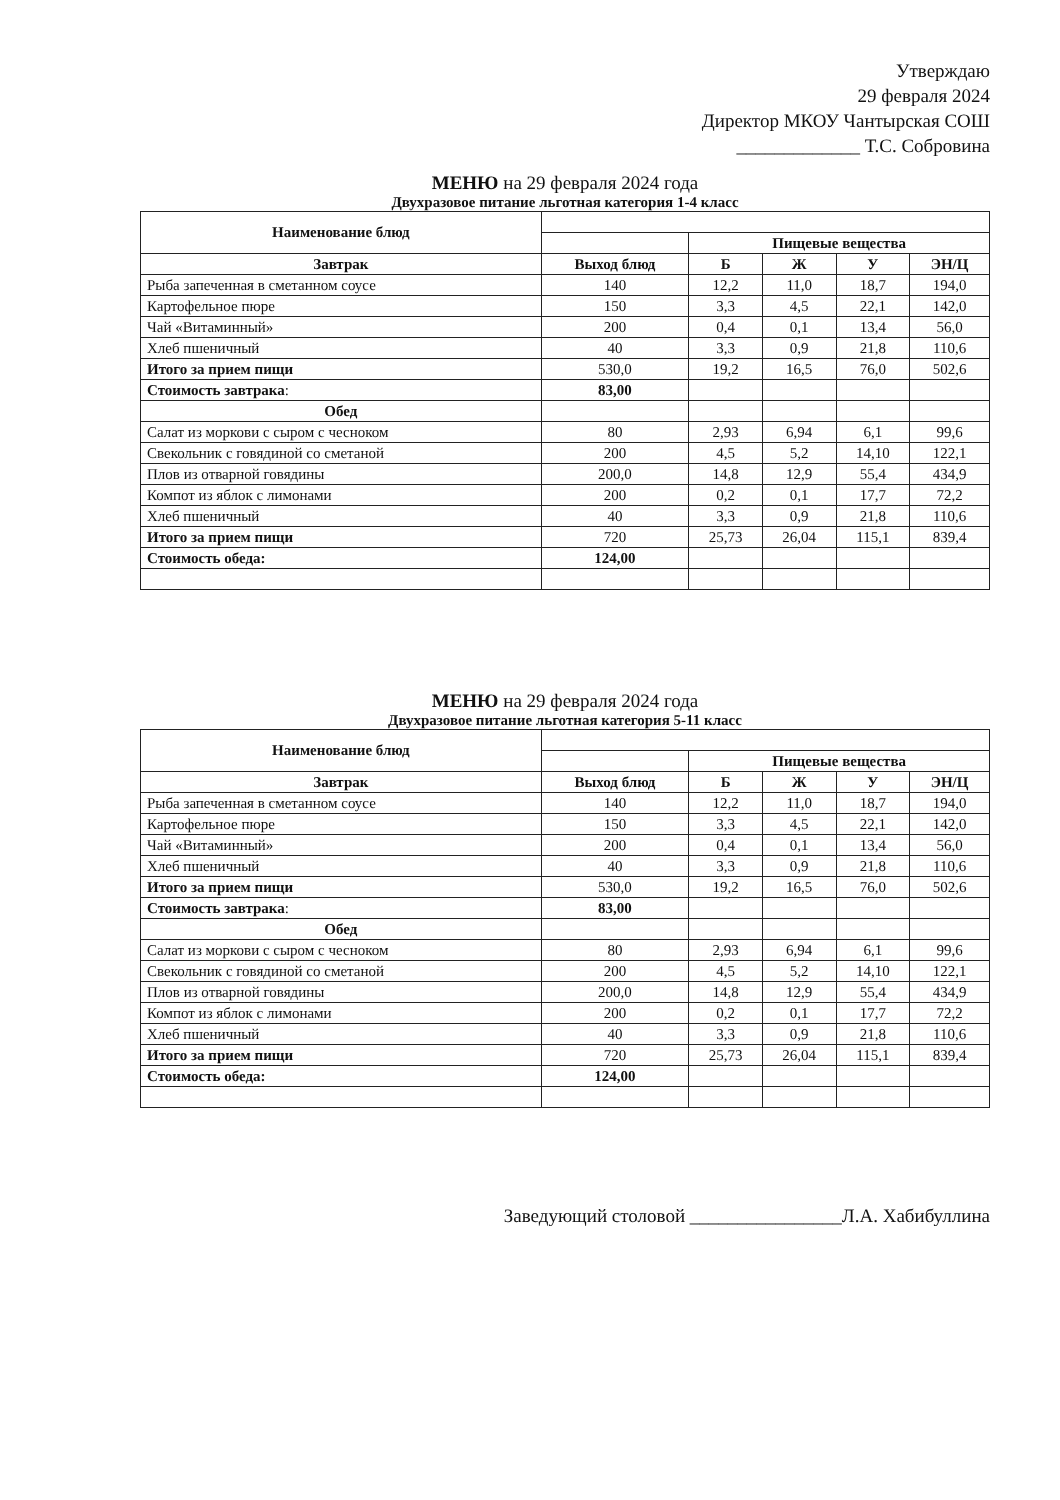Утверждаю
29 февраля 2024
Директор МКОУ Чантырская СОШ
_____________ Т.С. Собровина
МЕНЮ на 29 февраля 2024 года
Двухразовое питание льготная категория 1-4 класс
| Наименование блюд | | | | | |
| --- | --- | --- | --- | --- | --- |
| | | Пищевые вещества | | | |
| Завтрак | Выход блюд | Б | Ж | У | ЭН/Ц |
| Рыба запеченная в сметанном соусе | 140 | 12,2 | 11,0 | 18,7 | 194,0 |
| Картофельное пюре | 150 | 3,3 | 4,5 | 22,1 | 142,0 |
| Чай «Витаминный» | 200 | 0,4 | 0,1 | 13,4 | 56,0 |
| Хлеб пшеничный | 40 | 3,3 | 0,9 | 21,8 | 110,6 |
| Итого за прием пищи | 530,0 | 19,2 | 16,5 | 76,0 | 502,6 |
| Стоимость завтрака : | 83,00 | | | | |
| Обед | | | | | |
| Салат из моркови с сыром с чесноком | 80 | 2,93 | 6,94 | 6,1 | 99,6 |
| Свекольник с говядиной со сметаной | 200 | 4,5 | 5,2 | 14,10 | 122,1 |
| Плов из отварной говядины | 200,0 | 14,8 | 12,9 | 55,4 | 434,9 |
| Компот из яблок с лимонами | 200 | 0,2 | 0,1 | 17,7 | 72,2 |
| Хлеб пшеничный | 40 | 3,3 | 0,9 | 21,8 | 110,6 |
| Итого за прием пищи | 720 | 25,73 | 26,04 | 115,1 | 839,4 |
| Стоимость обеда: | 124,00 | | | | |
МЕНЮ на 29 февраля 2024 года
Двухразовое питание льготная категория 5-11 класс
| Наименование блюд | | | | | |
| --- | --- | --- | --- | --- | --- |
| | | Пищевые вещества | | | |
| Завтрак | Выход блюд | Б | Ж | У | ЭН/Ц |
| Рыба запеченная в сметанном соусе | 140 | 12,2 | 11,0 | 18,7 | 194,0 |
| Картофельное пюре | 150 | 3,3 | 4,5 | 22,1 | 142,0 |
| Чай «Витаминный» | 200 | 0,4 | 0,1 | 13,4 | 56,0 |
| Хлеб пшеничный | 40 | 3,3 | 0,9 | 21,8 | 110,6 |
| Итого за прием пищи | 530,0 | 19,2 | 16,5 | 76,0 | 502,6 |
| Стоимость завтрака : | 83,00 | | | | |
| Обед | | | | | |
| Салат из моркови с сыром с чесноком | 80 | 2,93 | 6,94 | 6,1 | 99,6 |
| Свекольник с говядиной со сметаной | 200 | 4,5 | 5,2 | 14,10 | 122,1 |
| Плов из отварной говядины | 200,0 | 14,8 | 12,9 | 55,4 | 434,9 |
| Компот из яблок с лимонами | 200 | 0,2 | 0,1 | 17,7 | 72,2 |
| Хлеб пшеничный | 40 | 3,3 | 0,9 | 21,8 | 110,6 |
| Итого за прием пищи | 720 | 25,73 | 26,04 | 115,1 | 839,4 |
| Стоимость обеда: | 124,00 | | | | |
Заведующий столовой ________________Л.А. Хабибуллина